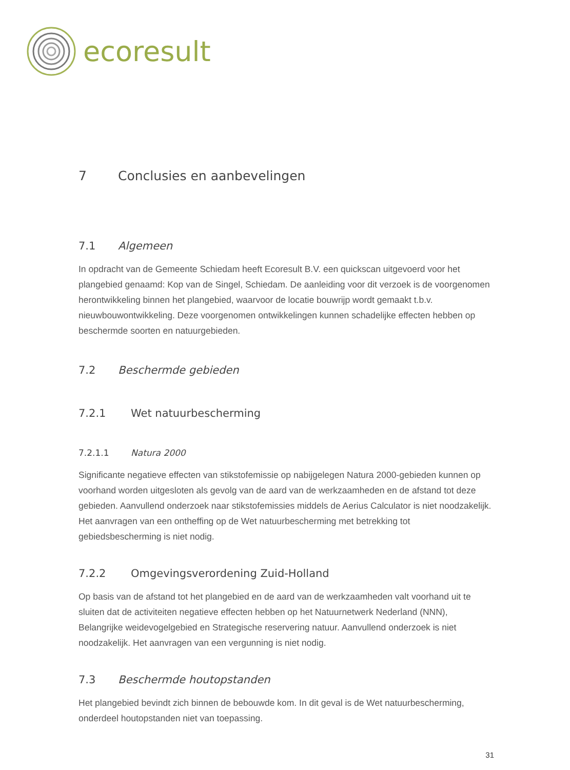ecoresult
7 Conclusies en aanbevelingen
7.1 Algemeen
In opdracht van de Gemeente Schiedam heeft Ecoresult B.V. een quickscan uitgevoerd voor het plangebied genaamd: Kop van de Singel, Schiedam. De aanleiding voor dit verzoek is de voorgenomen herontwikkeling binnen het plangebied, waarvoor de locatie bouwrijp wordt gemaakt t.b.v. nieuwbouwontwikkeling. Deze voorgenomen ontwikkelingen kunnen schadelijke effecten hebben op beschermde soorten en natuurgebieden.
7.2 Beschermde gebieden
7.2.1 Wet natuurbescherming
7.2.1.1 Natura 2000
Significante negatieve effecten van stikstofemissie op nabijgelegen Natura 2000-gebieden kunnen op voorhand worden uitgesloten als gevolg van de aard van de werkzaamheden en de afstand tot deze gebieden. Aanvullend onderzoek naar stikstofemissies middels de Aerius Calculator is niet noodzakelijk. Het aanvragen van een ontheffing op de Wet natuurbescherming met betrekking tot gebiedsbescherming is niet nodig.
7.2.2 Omgevingsverordening Zuid-Holland
Op basis van de afstand tot het plangebied en de aard van de werkzaamheden valt voorhand uit te sluiten dat de activiteiten negatieve effecten hebben op het Natuurnetwerk Nederland (NNN), Belangrijke weidevogelgebied en Strategische reservering natuur. Aanvullend onderzoek is niet noodzakelijk. Het aanvragen van een vergunning is niet nodig.
7.3 Beschermde houtopstanden
Het plangebied bevindt zich binnen de bebouwde kom. In dit geval is de Wet natuurbescherming, onderdeel houtopstanden niet van toepassing.
31